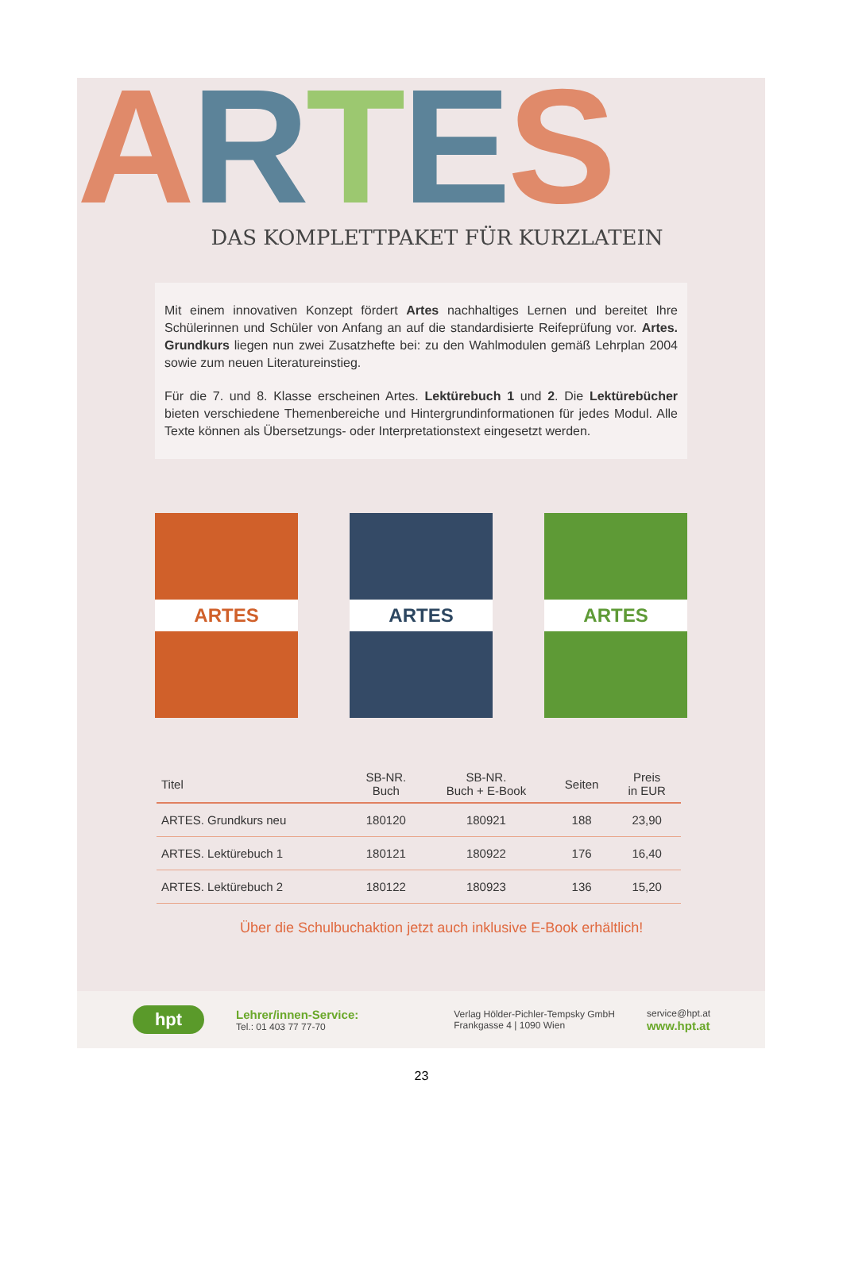ARTES
DAS KOMPLETTPAKET FÜR KURZLATEIN
Mit einem innovativen Konzept fördert Artes nachhaltiges Lernen und bereitet Ihre Schülerinnen und Schüler von Anfang an auf die standardisierte Reifeprüfung vor. Artes. Grundkurs liegen nun zwei Zusatzhefte bei: zu den Wahlmodulen gemäß Lehrplan 2004 sowie zum neuen Literatureinstieg.
Für die 7. und 8. Klasse erscheinen Artes. Lektürebuch 1 und 2. Die Lektürebücher bieten verschiedene Themenbereiche und Hintergrundinformationen für jedes Modul. Alle Texte können als Übersetzungs- oder Interpretationstext eingesetzt werden.
ARTES ARTES ARTES
| Titel | SB-NR. Buch | SB-NR. Buch + E-Book | Seiten | Preis in EUR |
| --- | --- | --- | --- | --- |
| ARTES. Grundkurs neu | 180120 | 180921 | 188 | 23,90 |
| ARTES. Lektürebuch 1 | 180121 | 180922 | 176 | 16,40 |
| ARTES. Lektürebuch 2 | 180122 | 180923 | 136 | 15,20 |
Über die Schulbuchaktion jetzt auch inklusive E-Book erhältlich!
hpt
Lehrer/innen-Service:
Tel.: 01 403 77 77-70
Verlag Hölder-Pichler-Tempsky GmbH
Frankgasse 4 | 1090 Wien
service@hpt.at
www.hpt.at
23